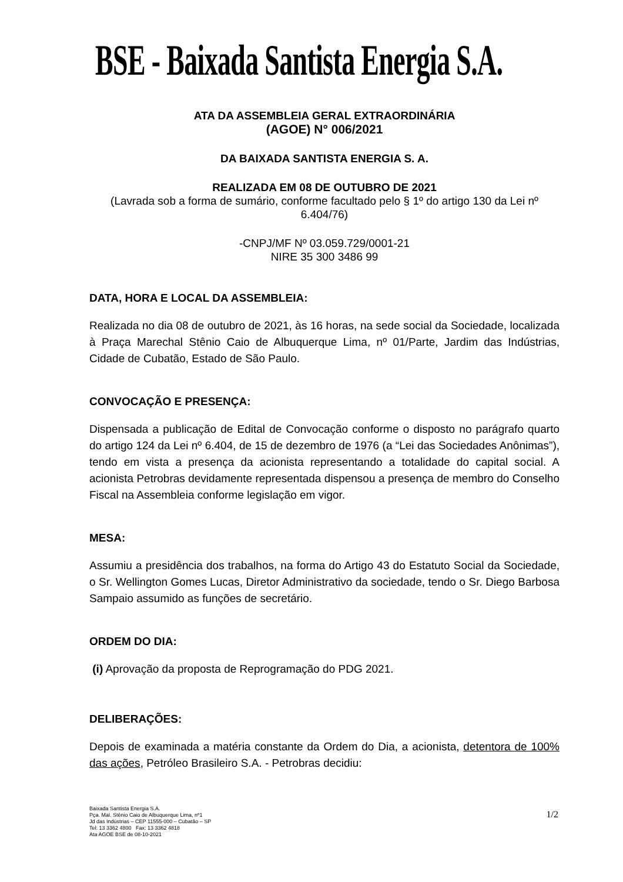BSE - Baixada Santista Energia S.A.
ATA DA ASSEMBLEIA GERAL EXTRAORDINÁRIA
(AGOE) N° 006/2021
DA BAIXADA SANTISTA ENERGIA S. A.
REALIZADA EM 08 DE OUTUBRO DE 2021
(Lavrada sob a forma de sumário, conforme facultado pelo § 1º do artigo 130 da Lei nº 6.404/76)
-CNPJ/MF Nº 03.059.729/0001-21
NIRE 35 300 3486 99
DATA, HORA E LOCAL DA ASSEMBLEIA:
Realizada no dia 08 de outubro de 2021, às 16 horas, na sede social da Sociedade, localizada à Praça Marechal Stênio Caio de Albuquerque Lima, nº 01/Parte, Jardim das Indústrias, Cidade de Cubatão, Estado de São Paulo.
CONVOCAÇÃO E PRESENÇA:
Dispensada a publicação de Edital de Convocação conforme o disposto no parágrafo quarto do artigo 124 da Lei nº 6.404, de 15 de dezembro de 1976 (a “Lei das Sociedades Anônimas”), tendo em vista a presença da acionista representando a totalidade do capital social. A acionista Petrobras devidamente representada dispensou a presença de membro do Conselho Fiscal na Assembleia conforme legislação em vigor.
MESA:
Assumiu a presidência dos trabalhos, na forma do Artigo 43 do Estatuto Social da Sociedade, o Sr. Wellington Gomes Lucas, Diretor Administrativo da sociedade, tendo o Sr. Diego Barbosa Sampaio assumido as funções de secretário.
ORDEM DO DIA:
(i) Aprovação da proposta de Reprogramação do PDG 2021.
DELIBERAÇÕES:
Depois de examinada a matéria constante da Ordem do Dia, a acionista, detentora de 100% das ações, Petróleo Brasileiro S.A. - Petrobras decidiu:
Baixada Santista Energia S.A.
Pça. Mal. Stênio Caio de Albuquerque Lima, nº1
Jd das Indústrias – CEP 11555-000 – Cubatão – SP
Tel: 13 3362 4800 Fax: 13 3362 4818
Ata AGOE BSE de 08-10-2021
1/2